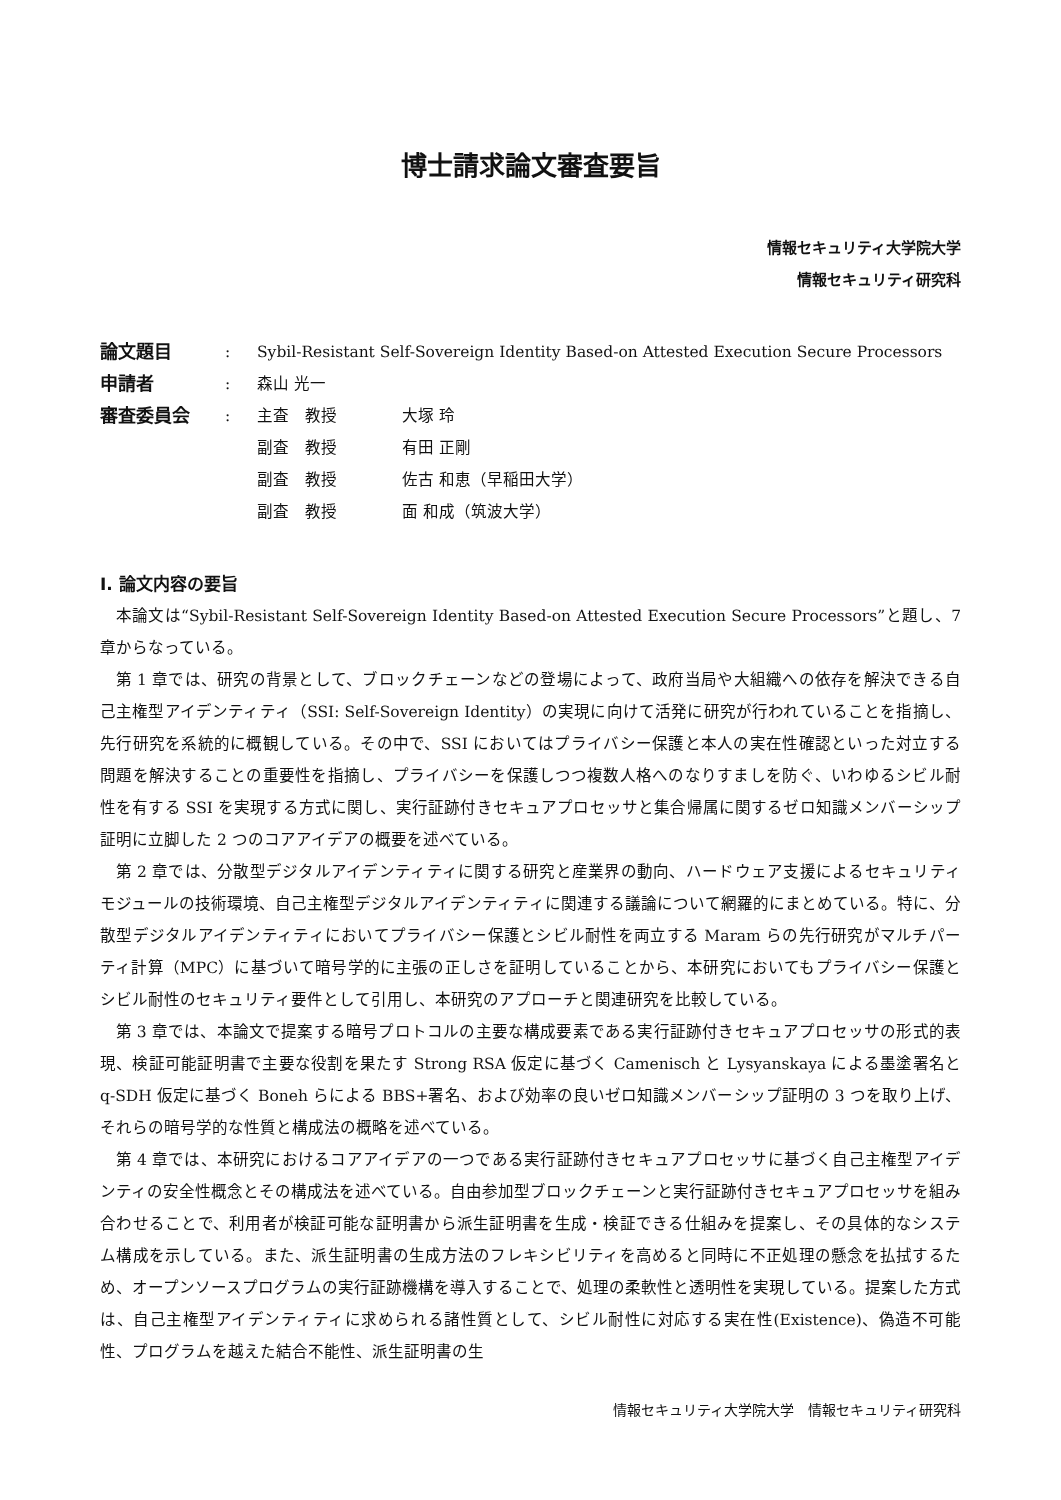博士請求論文審査要旨
情報セキュリティ大学院大学
情報セキュリティ研究科
| 論文題目 | : | Sybil-Resistant Self-Sovereign Identity Based-on Attested Execution Secure Processors | |
| 申請者 | : | 森山 光一 | |
| 審査委員会 | : | 主査 教授 | 大塚 玲 |
| | | 副査 教授 | 有田 正剛 |
| | | 副査 教授 | 佐古 和恵（早稲田大学） |
| | | 副査 教授 | 面 和成（筑波大学） |
Ⅰ. 論文内容の要旨
本論文は“Sybil-Resistant Self-Sovereign Identity Based-on Attested Execution Secure Processors”と題し、7 章からなっている。
第 1 章では、研究の背景として、ブロックチェーンなどの登場によって、政府当局や大組織への依存を解決できる自己主権型アイデンティティ（SSI: Self-Sovereign Identity）の実現に向けて活発に研究が行われていることを指摘し、先行研究を系統的に概観している。その中で、SSI においてはプライバシー保護と本人の実在性確認といった対立する問題を解決することの重要性を指摘し、プライバシーを保護しつつ複数人格へのなりすましを防ぐ、いわゆるシビル耐性を有する SSI を実現する方式に関し、実行証跡付きセキュアプロセッサと集合帰属に関するゼロ知識メンバーシップ証明に立脚した 2 つのコアアイデアの概要を述べている。
第 2 章では、分散型デジタルアイデンティティに関する研究と産業界の動向、ハードウェア支援によるセキュリティモジュールの技術環境、自己主権型デジタルアイデンティティに関連する議論について網羅的にまとめている。特に、分散型デジタルアイデンティティにおいてプライバシー保護とシビル耐性を両立する Maram らの先行研究がマルチパーティ計算（MPC）に基づいて暗号学的に主張の正しさを証明していることから、本研究においてもプライバシー保護とシビル耐性のセキュリティ要件として引用し、本研究のアプローチと関連研究を比較している。
第 3 章では、本論文で提案する暗号プロトコルの主要な構成要素である実行証跡付きセキュアプロセッサの形式的表現、検証可能証明書で主要な役割を果たす Strong RSA 仮定に基づく Camenisch と Lysyanskaya による墨塗署名と q-SDH 仮定に基づく Boneh らによる BBS+署名、および効率の良いゼロ知識メンバーシップ証明の 3 つを取り上げ、それらの暗号学的な性質と構成法の概略を述べている。
第 4 章では、本研究におけるコアアイデアの一つである実行証跡付きセキュアプロセッサに基づく自己主権型アイデンティの安全性概念とその構成法を述べている。自由参加型ブロックチェーンと実行証跡付きセキュアプロセッサを組み合わせることで、利用者が検証可能な証明書から派生証明書を生成・検証できる仕組みを提案し、その具体的なシステム構成を示している。また、派生証明書の生成方法のフレキシビリティを高めると同時に不正処理の懸念を払拭するため、オープンソースプログラムの実行証跡機構を導入することで、処理の柔軟性と透明性を実現している。提案した方式は、自己主権型アイデンティティに求められる諸性質として、シビル耐性に対応する実在性(Existence)、偽造不可能性、プログラムを越えた結合不能性、派生証明書の生
情報セキュリティ大学院大学　情報セキュリティ研究科